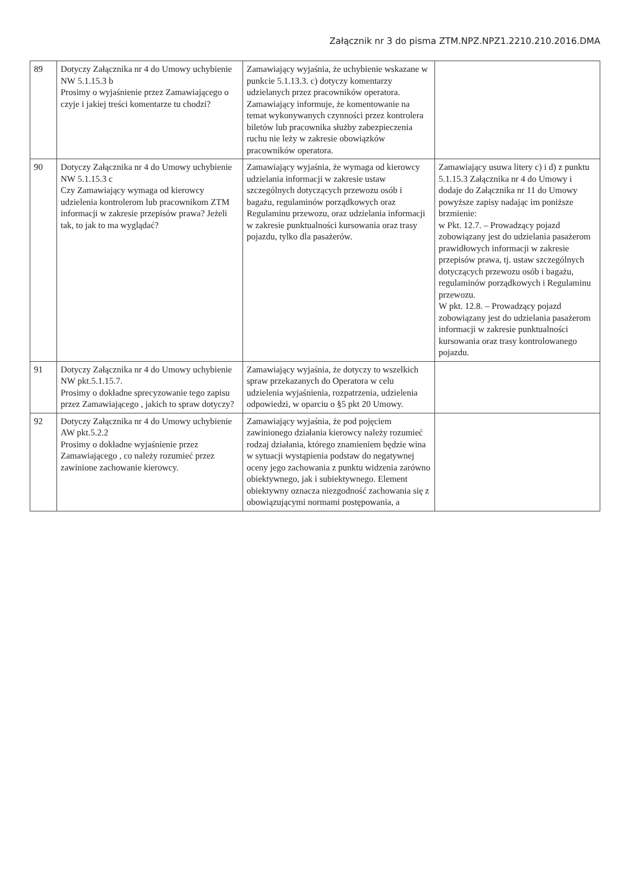Załącznik nr 3 do pisma ZTM.NPZ.NPZ1.2210.210.2016.DMA
| 89 | Dotyczy Załącznika nr 4 do Umowy uchybienie NW 5.1.15.3 b Prosimy o wyjaśnienie przez Zamawiającego o czyje i jakiej treści komentarze tu chodzi? | Zamawiający wyjaśnia, że uchybienie wskazane w punkcie 5.1.13.3. c) dotyczy komentarzy udzielanych przez pracowników operatora. Zamawiający informuje, że komentowanie na temat wykonywanych czynności przez kontrolera biletów lub pracownika służby zabezpieczenia ruchu nie leży w zakresie obowiązków pracowników operatora. | |
| 90 | Dotyczy Załącznika nr 4 do Umowy uchybienie NW 5.1.15.3 c Czy Zamawiający wymaga od kierowcy udzielenia kontrolerom lub pracownikom ZTM informacji w zakresie przepisów prawa? Jeżeli tak, to jak to ma wyglądać? | Zamawiający wyjaśnia, że wymaga od kierowcy udzielania informacji w zakresie ustaw szczególnych dotyczących przewozu osób i bagażu, regulaminów porządkowych oraz Regulaminu przewozu, oraz udzielania informacji w zakresie punktualności kursowania oraz trasy pojazdu, tylko dla pasażerów. | Zamawiający usuwa litery c) i d) z punktu 5.1.15.3 Załącznika nr 4 do Umowy i dodaje do Załącznika nr 11 do Umowy powyższe zapisy nadając im poniższe brzmienie: w Pkt. 12.7. – Prowadzący pojazd zobowiązany jest do udzielania pasażerom prawidłowych informacji w zakresie przepisów prawa, tj. ustaw szczególnych dotyczących przewozu osób i bagażu, regulaminów porządkowych i Regulaminu przewozu. W pkt. 12.8. – Prowadzący pojazd zobowiązany jest do udzielania pasażerom informacji w zakresie punktualności kursowania oraz trasy kontrolowanego pojazdu. |
| 91 | Dotyczy Załącznika nr 4 do Umowy uchybienie NW pkt.5.1.15.7. Prosimy o dokładne sprecyzowanie tego zapisu przez Zamawiającego , jakich to spraw dotyczy? | Zamawiający wyjaśnia, że dotyczy to wszelkich spraw przekazanych do Operatora w celu udzielenia wyjaśnienia, rozpatrzenia, udzielenia odpowiedzi, w oparciu o §5 pkt 20 Umowy. | |
| 92 | Dotyczy Załącznika nr 4 do Umowy uchybienie AW pkt.5.2.2 Prosimy o dokładne wyjaśnienie przez Zamawiającego , co należy rozumieć przez zawinione zachowanie kierowcy. | Zamawiający wyjaśnia, że pod pojęciem zawinionego działania kierowcy należy rozumieć rodzaj działania, którego znamieniem będzie wina w sytuacji wystąpienia podstaw do negatywnej oceny jego zachowania z punktu widzenia zarówno obiektywnego, jak i subiektywnego. Element obiektywny oznacza niezgodność zachowania się z obowiązującymi normami postępowania, a | |